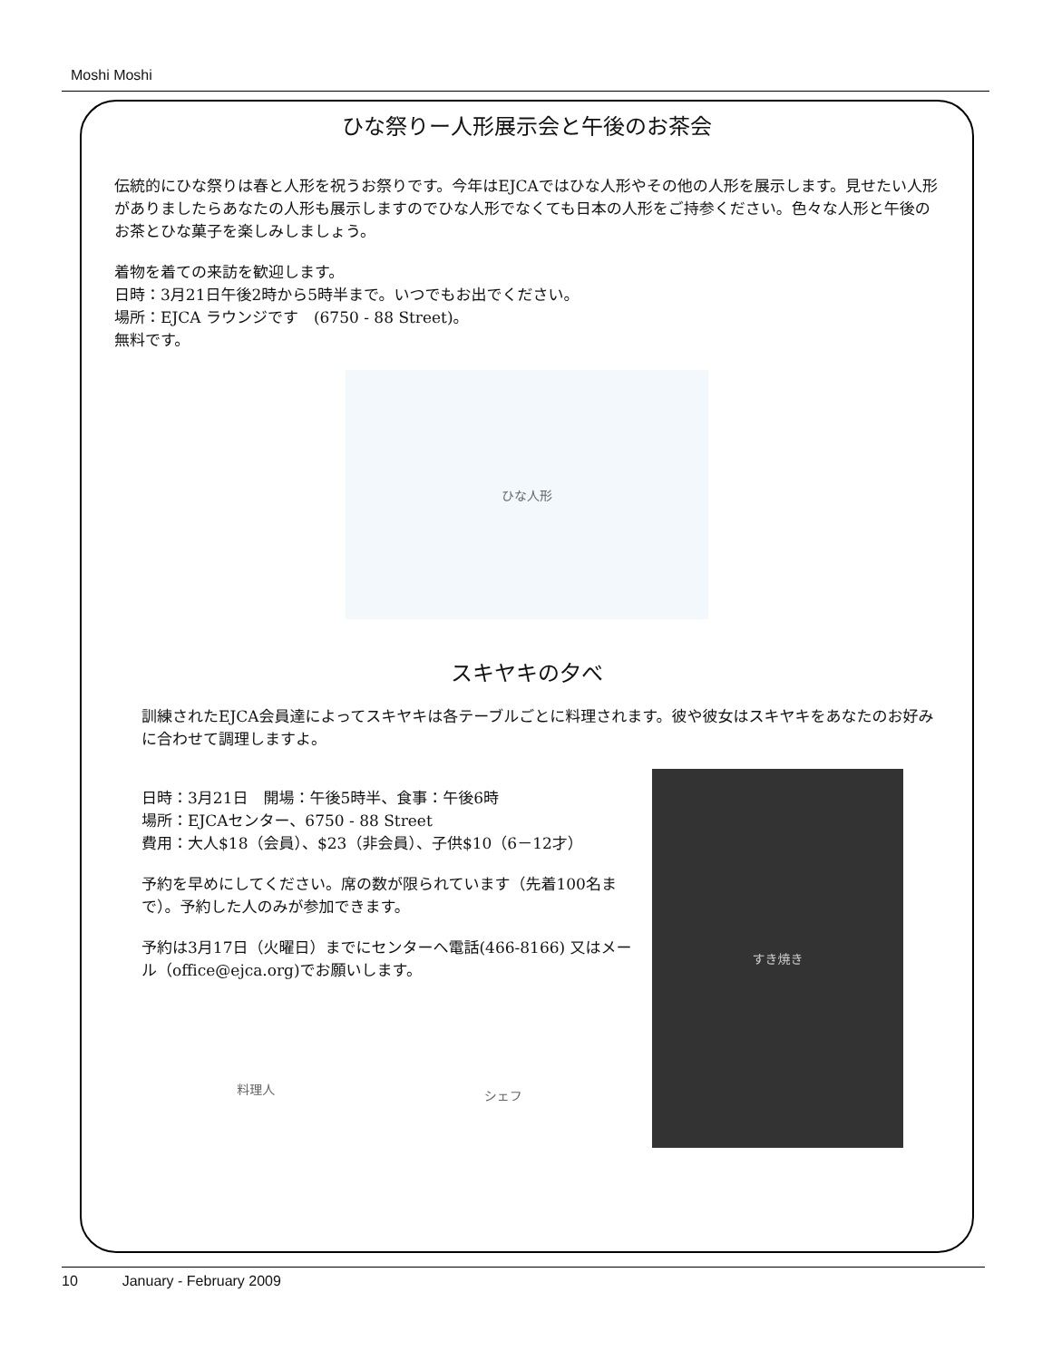Moshi Moshi
ひな祭りー人形展示会と午後のお茶会
伝統的にひな祭りは春と人形を祝うお祭りです。今年はEJCAではひな人形やその他の人形を展示します。見せたい人形がありましたらあなたの人形も展示しますのでひな人形でなくても日本の人形をご持参ください。色々な人形と午後のお茶とひな菓子を楽しみしましょう。
着物を着ての来訪を歓迎します。
日時：3月21日午後2時から5時半まで。いつでもお出でください。
場所：EJCA ラウンジです　(6750 - 88 Street)。
無料です。
ひな人形
スキヤキの夕べ
訓練されたEJCA会員達によってスキヤキは各テーブルごとに料理されます。彼や彼女はスキヤキをあなたのお好みに合わせて調理しますよ。
日時：3月21日　開場：午後5時半、食事：午後6時
場所：EJCAセンター、6750 - 88 Street
費用：大人$18（会員）、$23（非会員）、子供$10（6－12才）
予約を早めにしてください。席の数が限られています（先着100名まで）。予約した人のみが参加できます。
予約は3月17日（火曜日）までにセンターへ電話(466-8166) 又はメール（office@ejca.org)でお願いします。
料理人
シェフ
すき焼き
10 January - February 2009